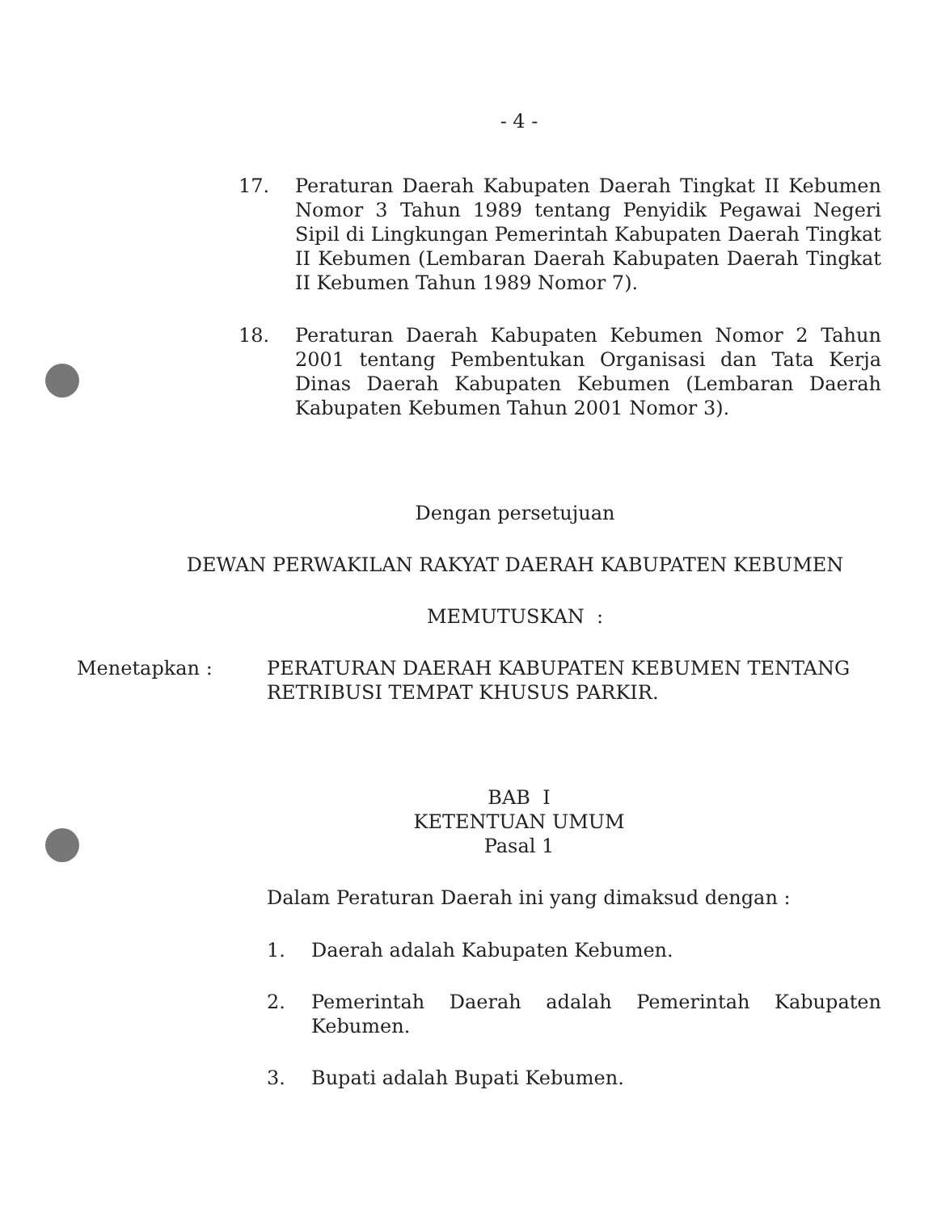- 4 -
17. Peraturan Daerah Kabupaten Daerah Tingkat II Kebumen Nomor 3 Tahun 1989 tentang Penyidik Pegawai Negeri Sipil di Lingkungan Pemerintah Kabupaten Daerah Tingkat II Kebumen (Lembaran Daerah Kabupaten Daerah Tingkat II Kebumen Tahun 1989 Nomor 7).
18. Peraturan Daerah Kabupaten Kebumen Nomor 2 Tahun 2001 tentang Pembentukan Organisasi dan Tata Kerja Dinas Daerah Kabupaten Kebumen (Lembaran Daerah Kabupaten Kebumen Tahun 2001 Nomor 3).
Dengan persetujuan
DEWAN PERWAKILAN RAKYAT DAERAH KABUPATEN KEBUMEN
MEMUTUSKAN :
Menetapkan : PERATURAN DAERAH KABUPATEN KEBUMEN TENTANG RETRIBUSI TEMPAT KHUSUS PARKIR.
BAB I
KETENTUAN UMUM
Pasal 1
Dalam Peraturan Daerah ini yang dimaksud dengan :
1. Daerah adalah Kabupaten Kebumen.
2. Pemerintah Daerah adalah Pemerintah Kabupaten Kebumen.
3. Bupati adalah Bupati Kebumen.